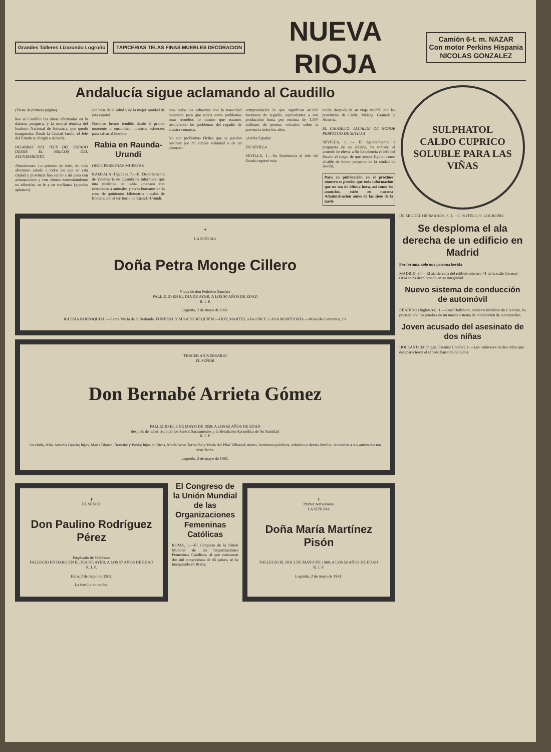Grandes Talleres Lizarondo Logroño
TAPICERIAS TELAS FINAS MUEBLES DECORACION
NUEVA RIOJA
Camión 6-t. m. NAZAR
Con motor Perkins Hispania
NICOLAS GONZALEZ
Andalucía sigue aclamando al Caudillo
(Viene de primera página)
ñeo al Caudillo las obras efectuadas en la dársena pesquera, y la central térmica del Instituto Nacional de Industria, que quedó inaugurada. Desde la Ciudad Jardín, el Jefe del Estado se dirigió a Almería.
PALABRAS DEL JEFE DEL ESTADO DESDE EL BALCON DEL AYUNTAMIENTO:
Almerienses: Lo primero de todo, mi más afectuoso saludo a todos los que en esta ciudad y provincia han salido a mi paso con aclamaciones y con vítores demostrándome su adhesión, su fe y su confianza (grandes aplausos).
son base de la salud y de la mejor sanidad de esta capital.
Nosotros hemos tendido desde el primer momento a encaminar nuestros esfuerzos para salvar al hombre.
Rabia en Raunda-Urundi
ONCE PERSONAS MUERTAS
KAMPALA (Uganda), 7.—El Departamento de Veterinaria de Uganda ha informado que una epidemia de rabia amenaza con extenderse a animales y seres humanos en la zona de quinientos kilómetros lineales de frontera con el territorio de Ruanda-Urundi.
mos todos los esfuerzos con la tenacidad necesaria para que todos estos problemas sean resueltos lo mismo que estamos resolviendo los problemas del regadío de vuestra comarca.
No son problemas fáciles que se puedan resolver por mi simple voluntad o de un plumazo.
comprenderéis lo que significan 40.000 hectáreas de regadío, equivalentes a una producción bruta por encima de 1.500 millones de pesetas volcados sobre la provincia todos los años.
¡Arriba España!
EN SEVILLA
SEVILLA, 1.—Su Excelencia el Jefe del Estado regresó esta
noche después de su viaje triunfal por las provincias de Cádiz, Málaga, Granada y Almería.
EL CAUDILLO, ALCALDE DE HONOR PERPETUO DE SEVILLA
SEVILLA, 1. — El Ayuntamiento, a propuesta de su alcalde, ha tomado el acuerdo de elevar a Su Excelencia el Jefe del Estado el ruego de que acepte figurar como alcalde de honor perpetuo de la ciudad de Sevilla.
Para su publicación en el próximo número es preciso que toda información que no sea de última hora, así como los anuncios, estén en nuestra Administración antes de las siete de la tarde
✝
LA SEÑORA
Doña Petra Monge Cillero
Viuda de don Federico Sánchez
FALLECIO EN EL DIA DE AYER, A LOS 80 AÑOS DE EDAD
R. I. P.
Logroño, 2 de mayo de 1961.
IGLESIA PARROQUIAL.—Santa María de la Redonda. FUNERAL Y MISA DE REQUIEM.—HOY, MARTES, a las ONCE. CASA MORTUORIA.—Muro de Cervantes, 19.
TERCER ANIVERSARIO
EL SEÑOR
Don Bernabé Arrieta Gómez
FALLECIO EL 3 DE MAYO DE 1958, A LOS 62 AÑOS DE EDAD
después de haber recibido los Santos Sacramentos y la Bendición Apostólica de Su Santidad
R. I. P.
Su viuda, doña Antonia Gracia; hijos, María Blanca, Bernabé y Pablo; hijas políticas, María Satur Torrealba y María del Pilar Villareal; nietos, hermanos políticos, sobrinos y demás familia, recuerdan a sus amistades tan triste fecha.
Logroño, 2 de mayo de 1961.
✝
EL SEÑOR
Don Paulino Rodríguez Pérez
Empleado de Teléfonos
FALLECIO EN HARO EN EL DIA DE AYER, A LOS 57 AÑOS DE EDAD
R. I. P.
Haro, 2 de mayo de 1961.
La familia no recibe.
El Congreso de la Unión Mundial de las Organizaciones Femeninas Católicas
ROMA, 1.—El Congreso de la Unión Mundial de las Organizaciones Femeninas Católicas, al que concurren dos mil congresistas de 45 países, se ha inaugurado en Roma.
✝
Primer Aniversario
LA SEÑORA
Doña María Martínez Pisón
FALLECIO EL DIA 3 DE MAYO DE 1960, A LOS 52 AÑOS DE EDAD
R. I. P.
Logroño, 2 de mayo de 1961.
SULPHATOL
CALDO CUPRICO SOLUBLE PARA LAS VIÑAS
DE MIGUEL HERMANOS, S. L. · C. SOTELO, 9. LOGROÑO
Se desploma el ala derecha de un edificio en Madrid
Por fortuna, sólo una persona herida
MADRID, 30.—El ala derecha del edificio número 41 de la calle General Oraá se ha desplomado en su integridad.
Nuevo sistema de conducción de automóvil
READINO (Inglaterra), 1.—Lord Hailsham, ministro británico de Ciencias, ha presenciado las pruebas de un nuevo sistema de conducción de automóviles.
Joven acusado del asesinato de dos niñas
HOLLAND (Michigan, Estados Unidos), 1.—Los cadáveres de dos niñas que desaparecieron el sábado han sido hallados.